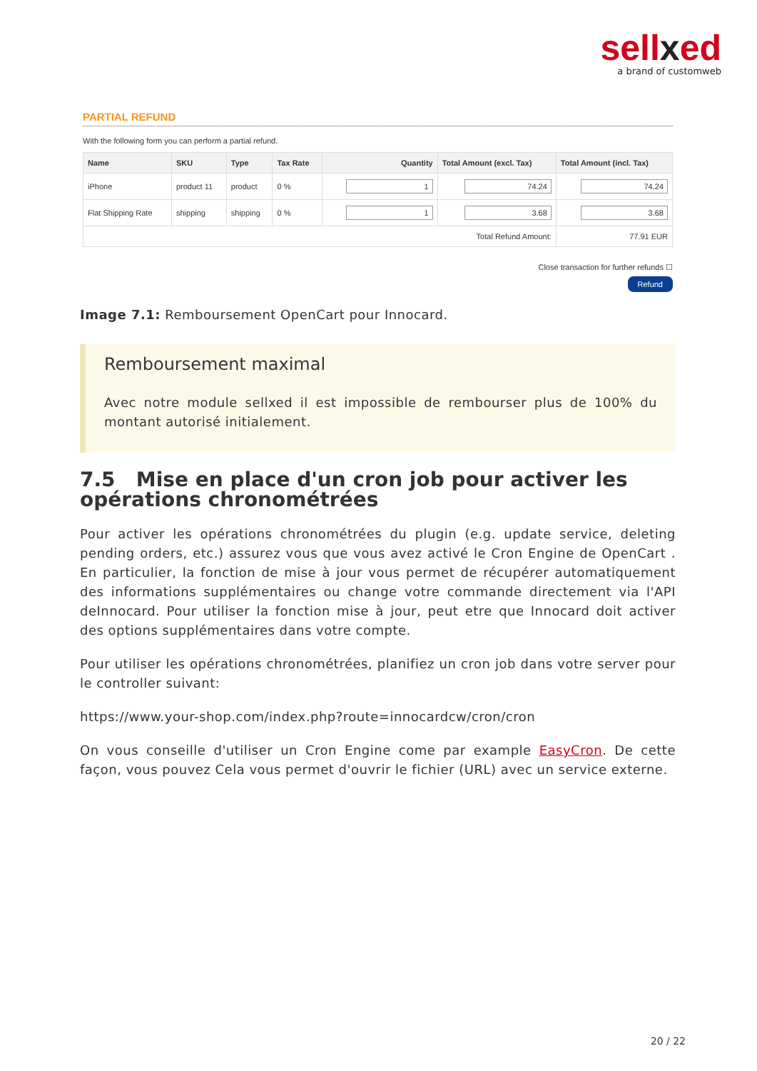sellxed
a brand of customweb
PARTIAL REFUND
With the following form you can perform a partial refund.
| Name | SKU | Type | Tax Rate | Quantity | Total Amount (excl. Tax) | Total Amount (incl. Tax) |
| --- | --- | --- | --- | --- | --- | --- |
| iPhone | product 11 | product | 0 % | 1 | 74.24 | 74.24 |
| Flat Shipping Rate | shipping | shipping | 0 % | 1 | 3.68 | 3.68 |
| Total Refund Amount: | | | | | | 77.91 EUR |
Close transaction for further refunds ☐
Refund
Image 7.1: Remboursement OpenCart pour Innocard.
Remboursement maximal
Avec notre module sellxed il est impossible de rembourser plus de 100% du montant autorisé initialement.
7.5 Mise en place d'un cron job pour activer les opérations chronométrées
Pour activer les opérations chronométrées du plugin (e.g. update service, deleting pending orders, etc.) assurez vous que vous avez activé le Cron Engine de OpenCart . En particulier, la fonction de mise à jour vous permet de récupérer automatiquement des informations supplémentaires ou change votre commande directement via l'API deInnocard. Pour utiliser la fonction mise à jour, peut etre que Innocard doit activer des options supplémentaires dans votre compte.
Pour utiliser les opérations chronométrées, planifiez un cron job dans votre server pour le controller suivant:
https://www.your-shop.com/index.php?route=innocardcw/cron/cron
On vous conseille d'utiliser un Cron Engine come par example EasyCron. De cette façon, vous pouvez Cela vous permet d'ouvrir le fichier (URL) avec un service externe.
20 / 22